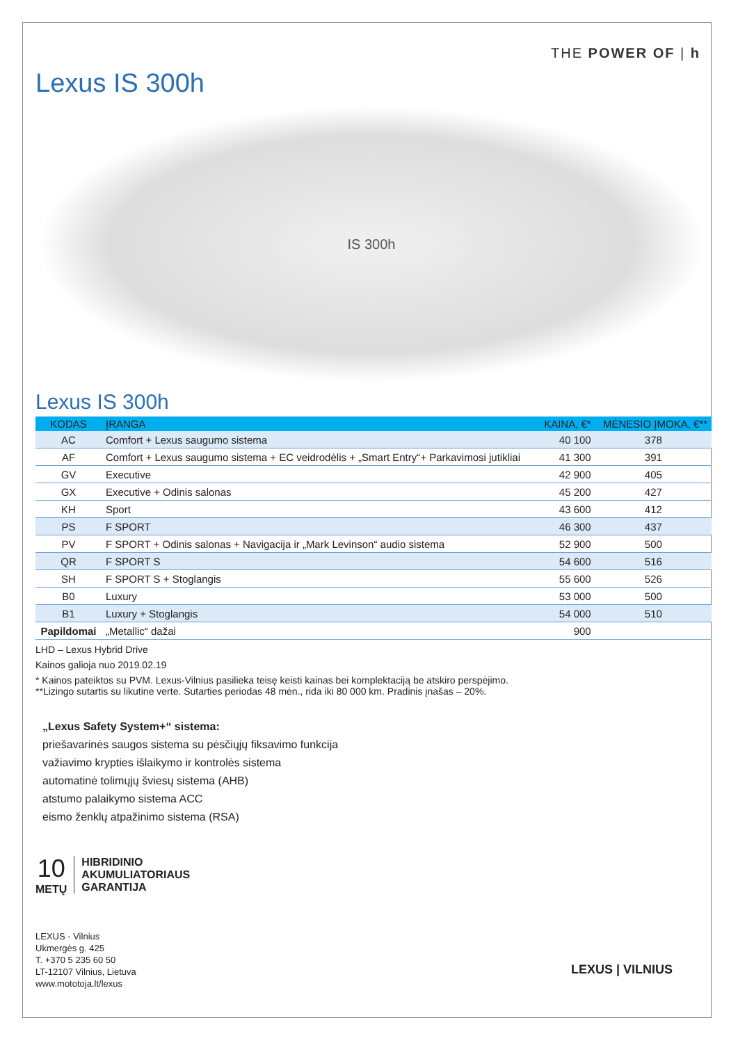THE POWER OF | h
Lexus IS 300h
IS 300h
Lexus IS 300h
| KODAS | ĮRANGA | KAINA, €* | MĖNESIO ĮMOKA, €** |
| --- | --- | --- | --- |
| AC | Comfort + Lexus saugumo sistema | 40 100 | 378 |
| AF | Comfort + Lexus saugumo sistema + EC veidrodėlis + „Smart Entry“+ Parkavimosi jutikliai | 41 300 | 391 |
| GV | Executive | 42 900 | 405 |
| GX | Executive + Odinis salonas | 45 200 | 427 |
| KH | Sport | 43 600 | 412 |
| PS | F SPORT | 46 300 | 437 |
| PV | F SPORT + Odinis salonas + Navigacija ir „Mark Levinson“ audio sistema | 52 900 | 500 |
| QR | F SPORT S | 54 600 | 516 |
| SH | F SPORT S + Stoglangis | 55 600 | 526 |
| B0 | Luxury | 53 000 | 500 |
| B1 | Luxury + Stoglangis | 54 000 | 510 |
| Papildomai | „Metallic“ dažai | 900 | |
LHD – Lexus Hybrid Drive
Kainos galioja nuo 2019.02.19
* Kainos pateiktos su PVM. Lexus-Vilnius pasilieka teisę keisti kainas bei komplektaciją be atskiro perspėjimo.
**Lizingo sutartis su likutine verte. Sutarties periodas 48 mėn., rida iki 80 000 km. Pradinis įnašas – 20%.
„Lexus Safety System+“ sistema:
priešavarinės saugos sistema su pėsčiųjų fiksavimo funkcija
važiavimo krypties išlaikymo ir kontrolės sistema
automatinė tolimųjų šviesų sistema (AHB)
atstumo palaikymo sistema ACC
eismo ženklų atpažinimo sistema (RSA)
10
METŲ
HIBRIDINIO
AKUMULIATORIAUS
GARANTIJA
LEXUS - Vilnius
Ukmergės g. 425
T. +370 5 235 60 50
LT-12107 Vilnius, Lietuva
www.mototoja.lt/lexus
LEXUS | VILNIUS